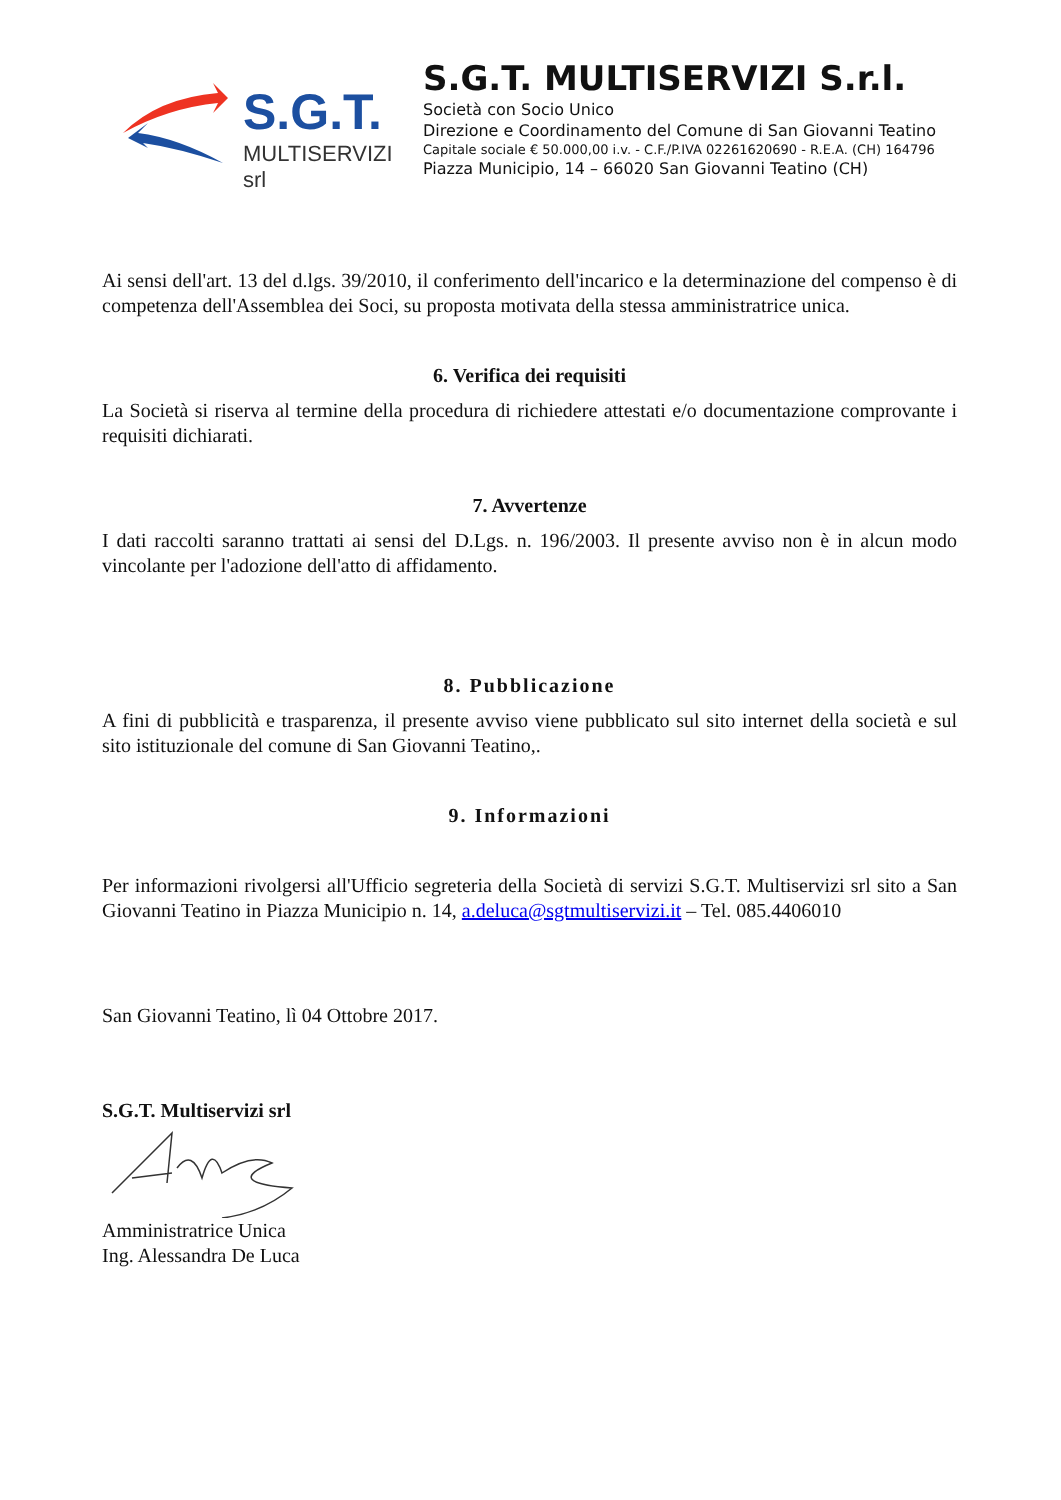S.G.T.
MULTISERVIZI srl
S.G.T. MULTISERVIZI S.r.l.
Società con Socio Unico
Direzione e Coordinamento del Comune di San Giovanni Teatino
Capitale sociale € 50.000,00 i.v. - C.F./P.IVA 02261620690 - R.E.A. (CH) 164796
Piazza Municipio, 14 – 66020 San Giovanni Teatino (CH)
Ai sensi dell'art. 13 del d.lgs. 39/2010, il conferimento dell'incarico e la determinazione del compenso è di competenza dell'Assemblea dei Soci, su proposta motivata della stessa amministratrice unica.
6. Verifica dei requisiti
La Società si riserva al termine della procedura di richiedere attestati e/o documentazione comprovante i requisiti dichiarati.
7. Avvertenze
I dati raccolti saranno trattati ai sensi del D.Lgs. n. 196/2003. Il presente avviso non è in alcun modo vincolante per l'adozione dell'atto di affidamento.
8. Pubblicazione
A fini di pubblicità e trasparenza, il presente avviso viene pubblicato sul sito internet della società e sul sito istituzionale del comune di San Giovanni Teatino,.
9. Informazioni
Per informazioni rivolgersi all'Ufficio segreteria della Società di servizi S.G.T. Multiservizi srl sito a San Giovanni Teatino in Piazza Municipio n. 14, a.deluca@sgtmultiservizi.it – Tel. 085.4406010
San Giovanni Teatino, lì 04 Ottobre 2017.
S.G.T. Multiservizi srl
Amministratrice Unica
Ing. Alessandra De Luca